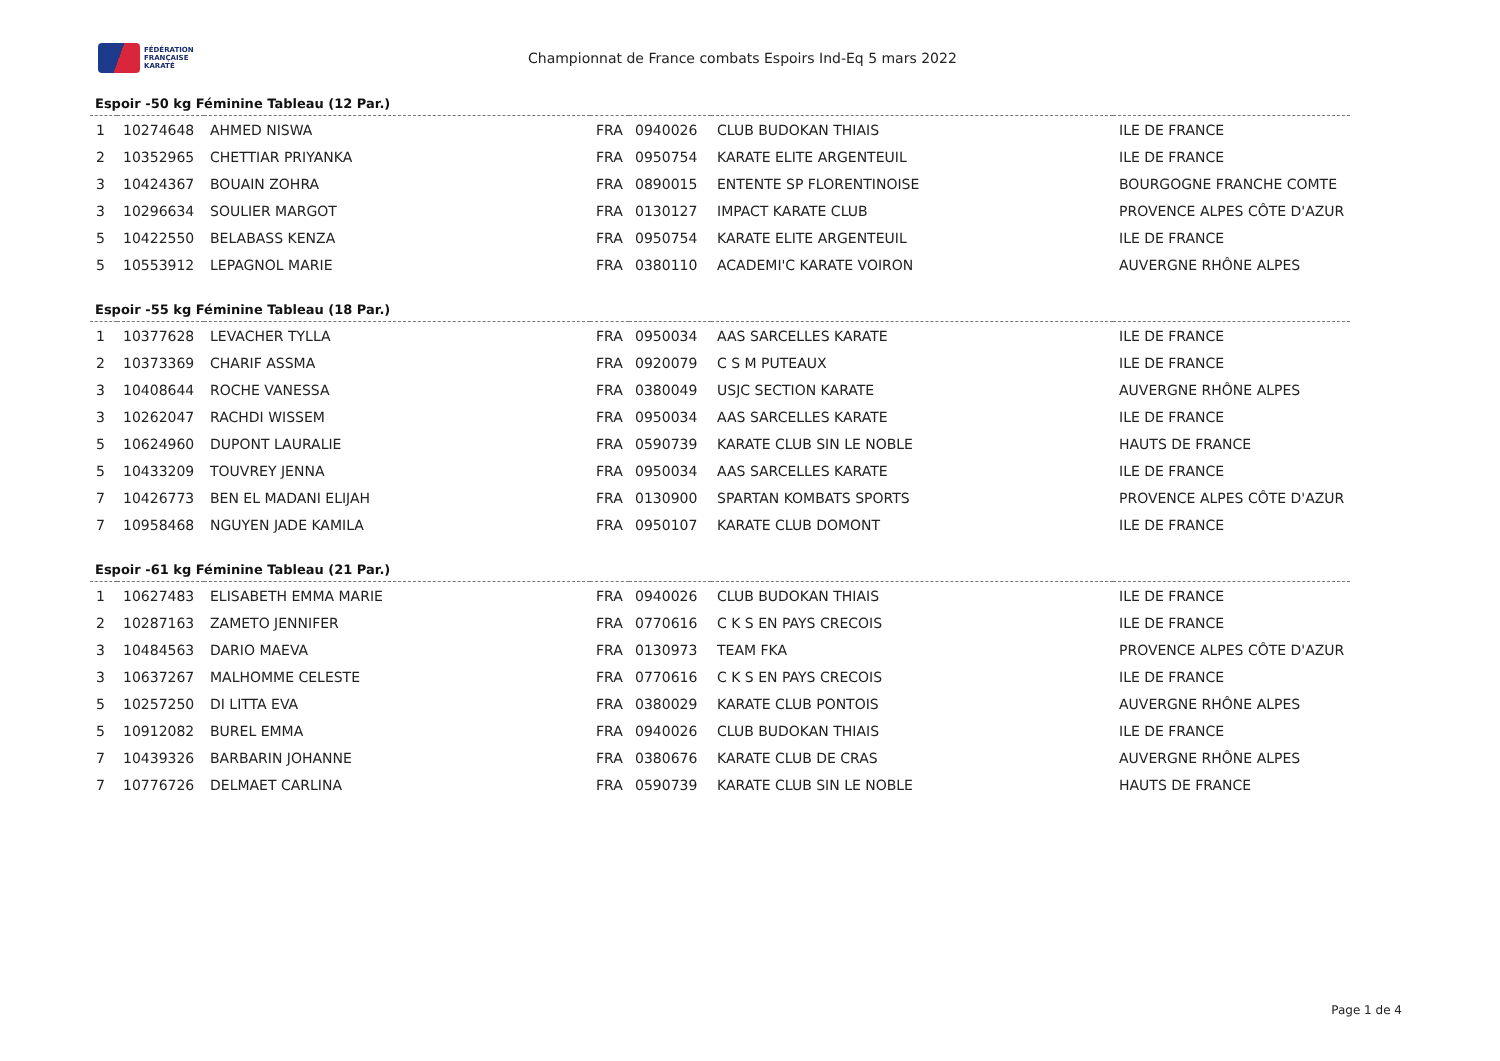FÉDÉRATION
FRANÇAISE
KARATÉ
Championnat de France combats Espoirs Ind-Eq 5 mars 2022
Espoir -50 kg Féminine Tableau (12 Par.)
| 1 | 10274648 | AHMED NISWA | FRA | 0940026 | CLUB BUDOKAN THIAIS | ILE DE FRANCE |
| 2 | 10352965 | CHETTIAR PRIYANKA | FRA | 0950754 | KARATE ELITE ARGENTEUIL | ILE DE FRANCE |
| 3 | 10424367 | BOUAIN ZOHRA | FRA | 0890015 | ENTENTE SP FLORENTINOISE | BOURGOGNE FRANCHE COMTE |
| 3 | 10296634 | SOULIER MARGOT | FRA | 0130127 | IMPACT KARATE CLUB | PROVENCE ALPES CÔTE D'AZUR |
| 5 | 10422550 | BELABASS KENZA | FRA | 0950754 | KARATE ELITE ARGENTEUIL | ILE DE FRANCE |
| 5 | 10553912 | LEPAGNOL MARIE | FRA | 0380110 | ACADEMI'C KARATE VOIRON | AUVERGNE RHÔNE ALPES |
Espoir -55 kg Féminine Tableau (18 Par.)
| 1 | 10377628 | LEVACHER TYLLA | FRA | 0950034 | AAS SARCELLES KARATE | ILE DE FRANCE |
| 2 | 10373369 | CHARIF ASSMA | FRA | 0920079 | C S M PUTEAUX | ILE DE FRANCE |
| 3 | 10408644 | ROCHE VANESSA | FRA | 0380049 | USJC SECTION KARATE | AUVERGNE RHÔNE ALPES |
| 3 | 10262047 | RACHDI WISSEM | FRA | 0950034 | AAS SARCELLES KARATE | ILE DE FRANCE |
| 5 | 10624960 | DUPONT LAURALIE | FRA | 0590739 | KARATE CLUB SIN LE NOBLE | HAUTS DE FRANCE |
| 5 | 10433209 | TOUVREY JENNA | FRA | 0950034 | AAS SARCELLES KARATE | ILE DE FRANCE |
| 7 | 10426773 | BEN EL MADANI ELIJAH | FRA | 0130900 | SPARTAN KOMBATS SPORTS | PROVENCE ALPES CÔTE D'AZUR |
| 7 | 10958468 | NGUYEN JADE KAMILA | FRA | 0950107 | KARATE CLUB DOMONT | ILE DE FRANCE |
Espoir -61 kg Féminine Tableau (21 Par.)
| 1 | 10627483 | ELISABETH EMMA MARIE | FRA | 0940026 | CLUB BUDOKAN THIAIS | ILE DE FRANCE |
| 2 | 10287163 | ZAMETO JENNIFER | FRA | 0770616 | C K S EN PAYS CRECOIS | ILE DE FRANCE |
| 3 | 10484563 | DARIO MAEVA | FRA | 0130973 | TEAM FKA | PROVENCE ALPES CÔTE D'AZUR |
| 3 | 10637267 | MALHOMME CELESTE | FRA | 0770616 | C K S EN PAYS CRECOIS | ILE DE FRANCE |
| 5 | 10257250 | DI LITTA EVA | FRA | 0380029 | KARATE CLUB PONTOIS | AUVERGNE RHÔNE ALPES |
| 5 | 10912082 | BUREL EMMA | FRA | 0940026 | CLUB BUDOKAN THIAIS | ILE DE FRANCE |
| 7 | 10439326 | BARBARIN JOHANNE | FRA | 0380676 | KARATE CLUB DE CRAS | AUVERGNE RHÔNE ALPES |
| 7 | 10776726 | DELMAET CARLINA | FRA | 0590739 | KARATE CLUB SIN LE NOBLE | HAUTS DE FRANCE |
Page 1 de 4